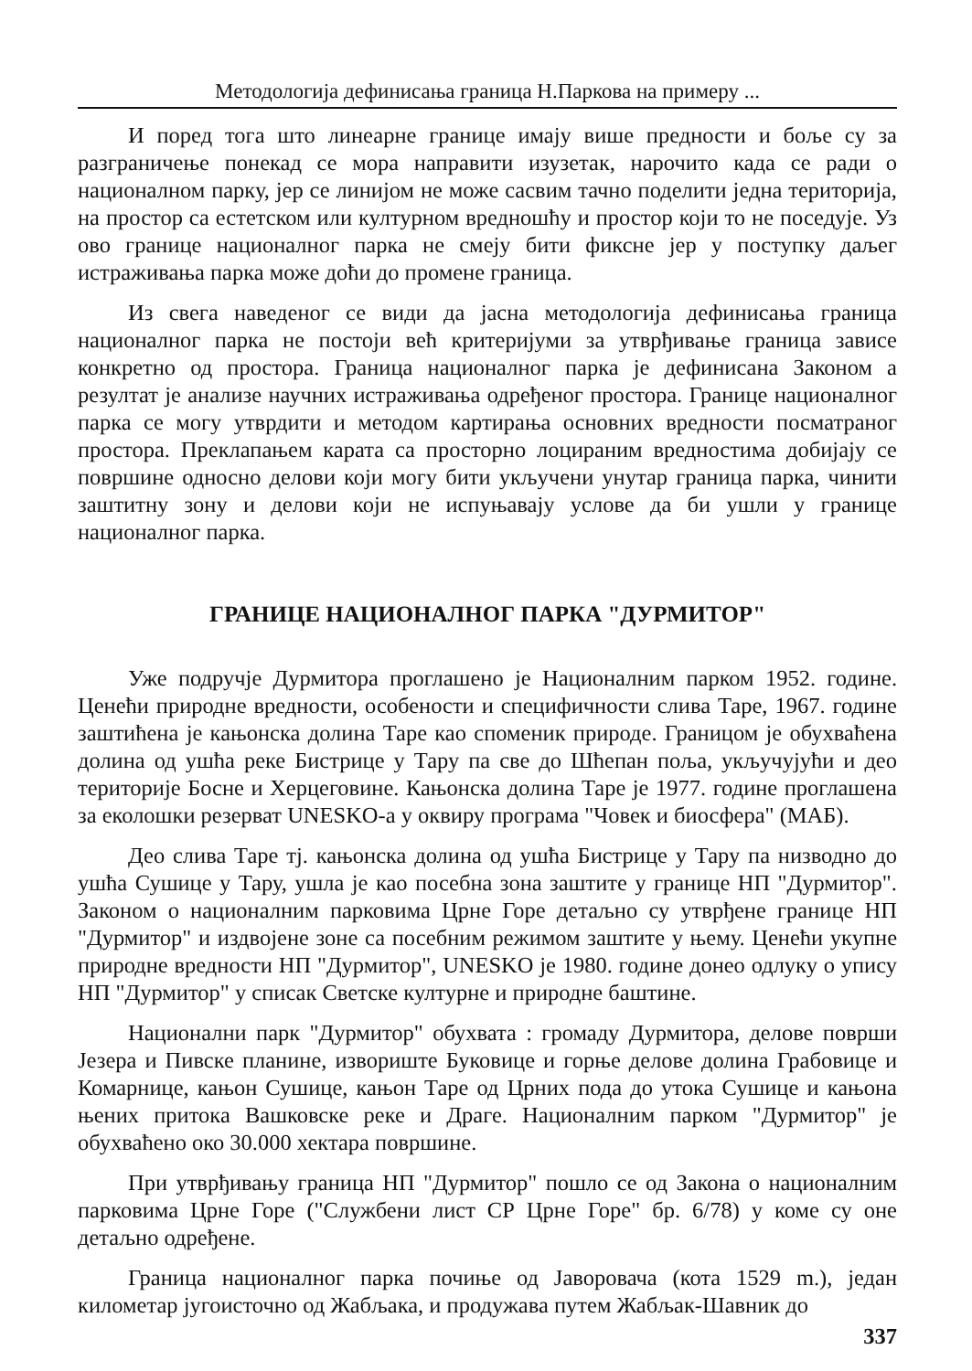Методологија дефинисања граница Н.Паркова на примеру ...
И поред тога што линеарне границе имају више предности и боље су за разграничење понекад се мора направити изузетак, нарочито када се ради о националном парку, јер се линијом не може сасвим тачно поделити једна територија, на простор са естетском или културном вредношћу и простор који то не поседује. Уз ово границе националног парка не смеју бити фиксне јер у поступку даљег истраживања парка може доћи до промене граница.
Из свега наведеног се види да јасна методологија дефинисања граница националног парка не постоји већ критеријуми за утврђивање граница зависе конкретно од простора. Граница националног парка је дефинисана Законом а резултат је анализе научних истраживања одређеног простора. Границе националног парка се могу утврдити и методом картирања основних вредности посматраног простора. Преклапањем карата са просторно лоцираним вредностима добијају се површине односно делови који могу бити укључени унутар граница парка, чинити заштитну зону и делови који не испуњавају услове да би ушли у границе националног парка.
ГРАНИЦЕ НАЦИОНАЛНОГ ПАРКА "ДУРМИТОР"
Уже подручје Дурмитора проглашено је Националним парком 1952. године. Ценећи природне вредности, особености и специфичности слива Таре, 1967. године заштићена је кањонска долина Таре као споменик природе. Границом је обухваћена долина од ушћа реке Бистрице у Тару па све до Шћепан поља, укључујући и део територије Босне и Херцеговине. Кањонска долина Таре је 1977. године проглашена за еколошки резерват UNESKO-а у оквиру програма "Човек и биосфера" (МАБ).
Део слива Таре тј. кањонска долина од ушћа Бистрице у Тару па низводно до ушћа Сушице у Тару, ушла је као посебна зона заштите у границе НП "Дурмитор". Законом о националним парковима Црне Горе детаљно су утврђене границе НП "Дурмитор" и издвојене зоне са посебним режимом заштите у њему. Ценећи укупне природне вредности НП "Дурмитор", UNESKO је 1980. године донео одлуку о упису НП "Дурмитор" у списак Светске културне и природне баштине.
Национални парк "Дурмитор" обухвата : громаду Дурмитора, делове површи Језера и Пивске планине, извориште Буковице и горње делове долина Грабовице и Комарнице, кањон Сушице, кањон Таре од Црних пода до утока Сушице и кањона њених притока Вашковске реке и Драге. Националним парком "Дурмитор" је обухваћено око 30.000 хектара површине.
При утврђивању граница НП "Дурмитор" пошло се од Закона о националним парковима Црне Горе ("Службени лист СР Црне Горе" бр. 6/78) у коме су оне детаљно одређене.
Граница националног парка почиње од Јаворовача (кота 1529 m.), један километар југоисточно од Жабљака, и продужава путем Жабљак-Шавник до
337